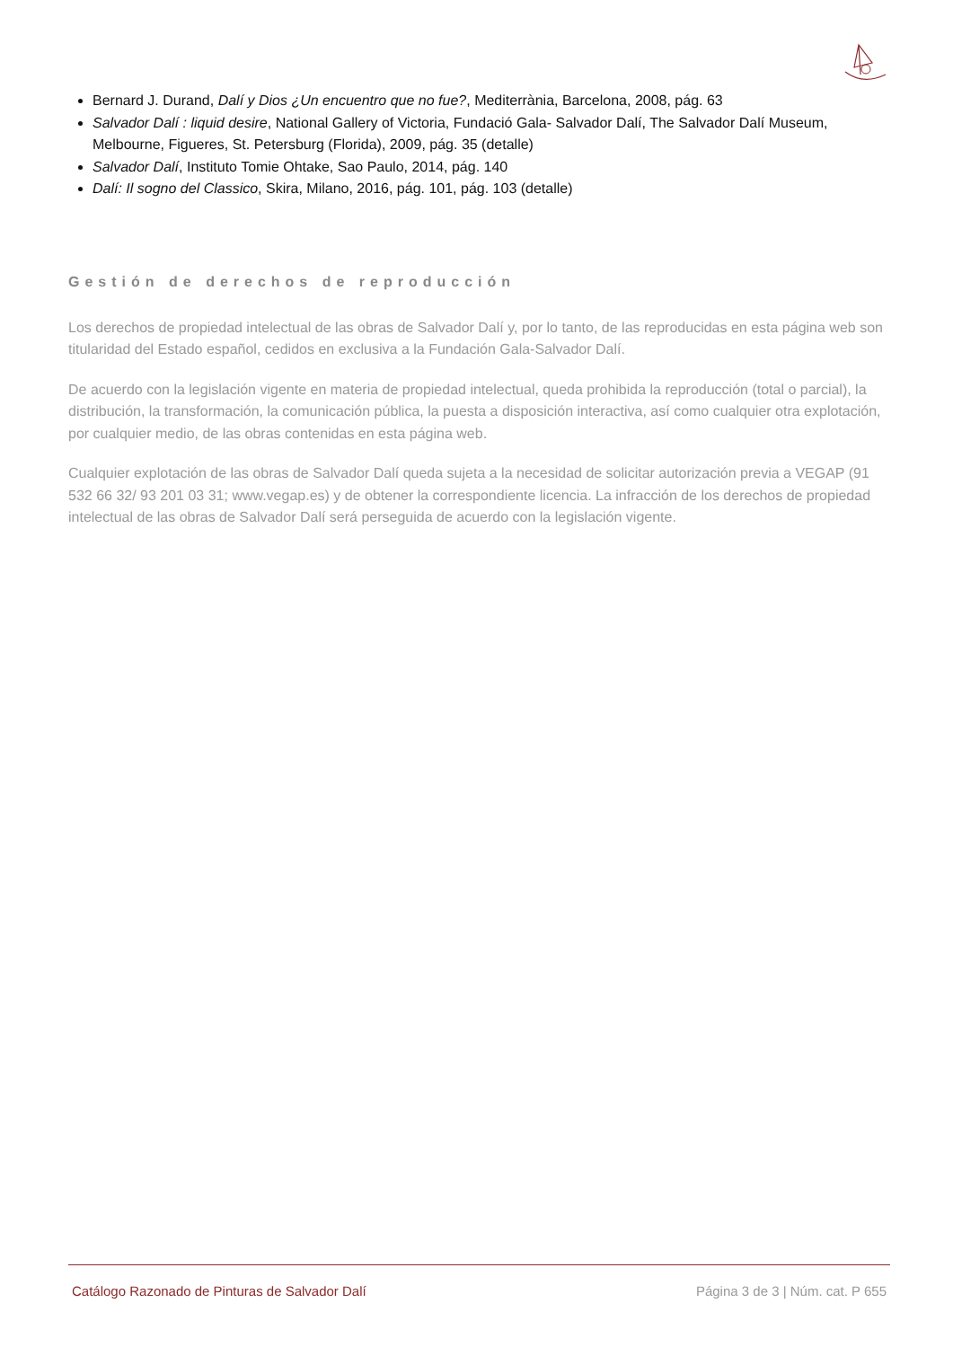Bernard J. Durand, Dalí y Dios ¿Un encuentro que no fue?, Mediterrània, Barcelona, 2008, pág. 63
Salvador Dalí : liquid desire, National Gallery of Victoria, Fundació Gala- Salvador Dalí, The Salvador Dalí Museum, Melbourne, Figueres, St. Petersburg (Florida), 2009, pág. 35 (detalle)
Salvador Dalí, Instituto Tomie Ohtake, Sao Paulo, 2014, pág. 140
Dalí: Il sogno del Classico, Skira, Milano, 2016, pág. 101, pág. 103 (detalle)
Gestión de derechos de reproducción
Los derechos de propiedad intelectual de las obras de Salvador Dalí y, por lo tanto, de las reproducidas en esta página web son titularidad del Estado español, cedidos en exclusiva a la Fundación Gala-Salvador Dalí.
De acuerdo con la legislación vigente en materia de propiedad intelectual, queda prohibida la reproducción (total o parcial), la distribución, la transformación, la comunicación pública, la puesta a disposición interactiva, así como cualquier otra explotación, por cualquier medio, de las obras contenidas en esta página web.
Cualquier explotación de las obras de Salvador Dalí queda sujeta a la necesidad de solicitar autorización previa a VEGAP (91 532 66 32/ 93 201 03 31; www.vegap.es) y de obtener la correspondiente licencia. La infracción de los derechos de propiedad intelectual de las obras de Salvador Dalí será perseguida de acuerdo con la legislación vigente.
Catálogo Razonado de Pinturas de Salvador Dalí Página 3 de 3 | Núm. cat. P 655